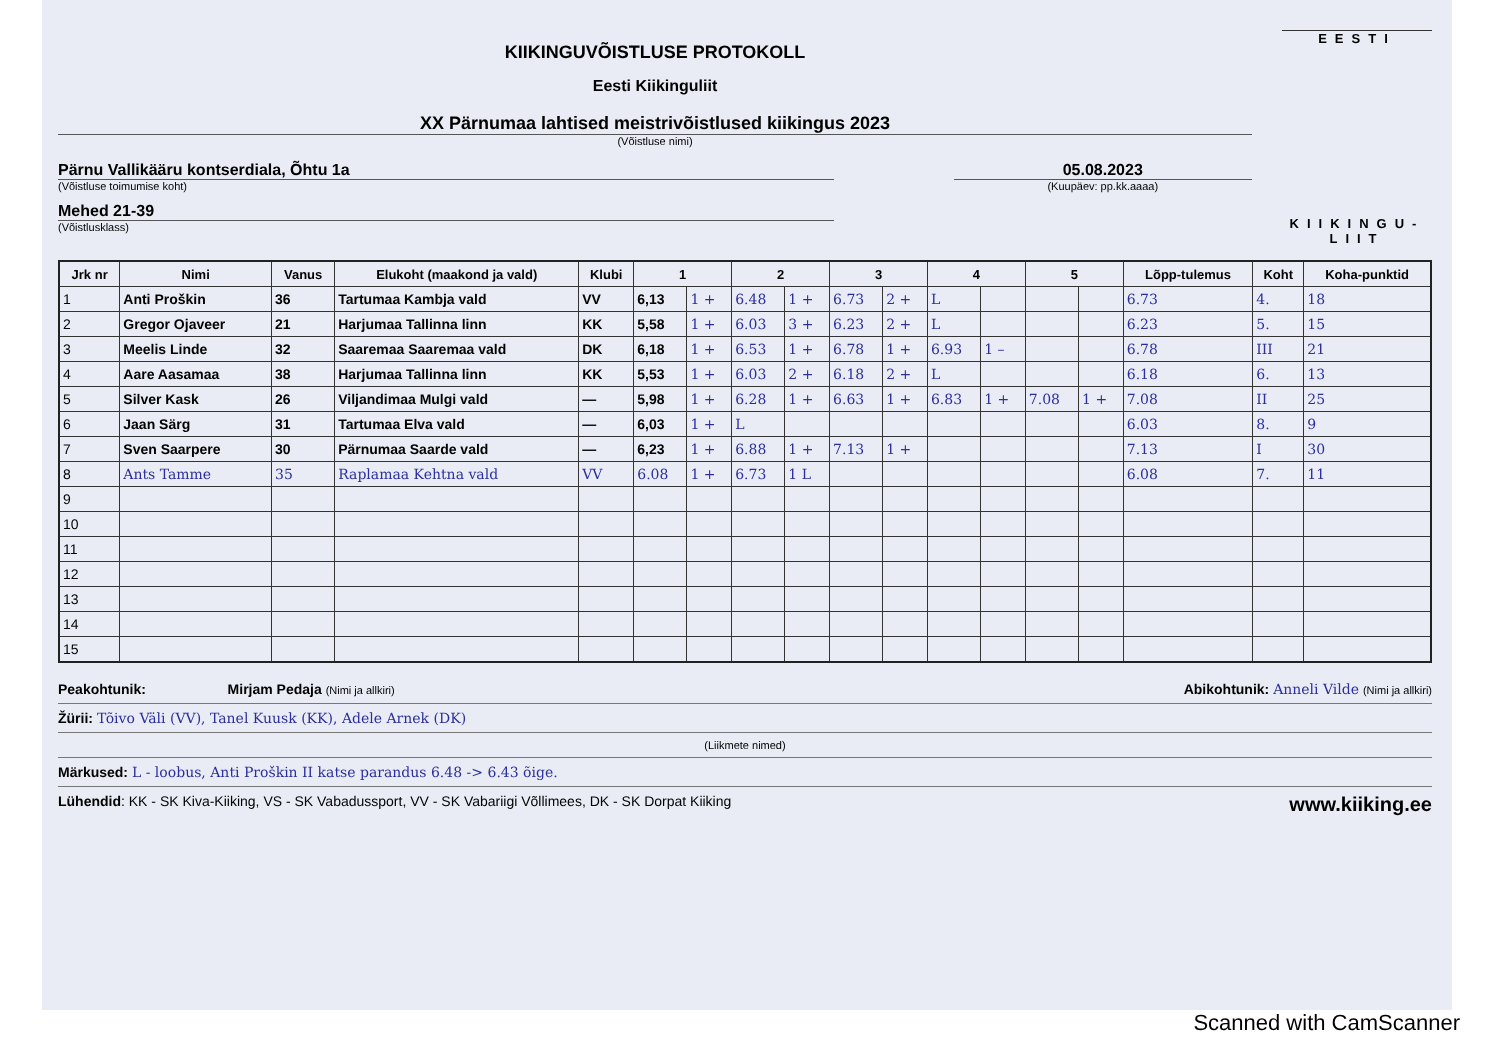KIIKINGUVÕISTLUSE PROTOKOLL
Eesti Kiikinguliit
XX Pärnumaa lahtised meistrivõistlused kiikingus 2023
(Võistluse nimi)
Pärnu Vallikääru kontserdiala, Õhtu 1a
(Võistluse toimumise koht)
05.08.2023
(Kuupäev: pp.kk.aaaa)
Mehed 21-39
(Võistlusklass)
EESTI
KIIKINGU-
LIIT
| Jrk nr | Nimi | Vanus | Elukoht (maakond ja vald) | Klubi | 1 | | 2 | | 3 | | 4 | | 5 | | Lõpp-tulemus | Koht | Koha-punktid |
| --- | --- | --- | --- | --- | --- | --- | --- | --- | --- | --- | --- | --- | --- | --- | --- | --- | --- |
| 1 | Anti Proškin | 36 | Tartumaa Kambja vald | VV | 6,13 | 1 + | 6.48 | 1 + | 6.73 | 2 + | L | | | | 6.73 | 4. | 18 |
| 2 | Gregor Ojaveer | 21 | Harjumaa Tallinna linn | KK | 5,58 | 1 + | 6.03 | 3 + | 6.23 | 2 + | L | | | | 6.23 | 5. | 15 |
| 3 | Meelis Linde | 32 | Saaremaa Saaremaa vald | DK | 6,18 | 1 + | 6.53 | 1 + | 6.78 | 1 + | 6.93 | 1 – | | | 6.78 | III | 21 |
| 4 | Aare Aasamaa | 38 | Harjumaa Tallinna linn | KK | 5,53 | 1 + | 6.03 | 2 + | 6.18 | 2 + | L | | | | 6.18 | 6. | 13 |
| 5 | Silver Kask | 26 | Viljandimaa Mulgi vald | — | 5,98 | 1 + | 6.28 | 1 + | 6.63 | 1 + | 6.83 | 1 + | 7.08 | 1 + | 7.08 | II | 25 |
| 6 | Jaan Särg | 31 | Tartumaa Elva vald | — | 6,03 | 1 + | L | | | | | | | | 6.03 | 8. | 9 |
| 7 | Sven Saarpere | 30 | Pärnumaa Saarde vald | — | 6,23 | 1 + | 6.88 | 1 + | 7.13 | 1 + | | | | | 7.13 | I | 30 |
| 8 | Ants Tamme | 35 | Raplamaa Kehtna vald | VV | 6.08 | 1 + | 6.73 | 1 L | | | | | | | 6.08 | 7. | 11 |
| 9 | | | | | | | | | | | | | | | | | |
| 10 | | | | | | | | | | | | | | | | | |
| 11 | | | | | | | | | | | | | | | | | |
| 12 | | | | | | | | | | | | | | | | | |
| 13 | | | | | | | | | | | | | | | | | |
| 14 | | | | | | | | | | | | | | | | | |
| 15 | | | | | | | | | | | | | | | | | |
Peakohtunik: Mirjam Pedaja (Nimi ja allkiri) Abikohtunik: Anneli Vilde (Nimi ja allkiri)
Žürii: Tõivo Väli (VV), Tanel Kuusk (KK), Adele Arnek (DK)
(Liikmete nimed)
Märkused: L - loobus, Anti Proškin II katse parandus 6.48 -> 6.43 õige.
Lühendid: KK - SK Kiva-Kiiking, VS - SK Vabadussport, VV - SK Vabariigi Võllimees, DK - SK Dorpat Kiiking www.kiiking.ee
Scanned with CamScanner